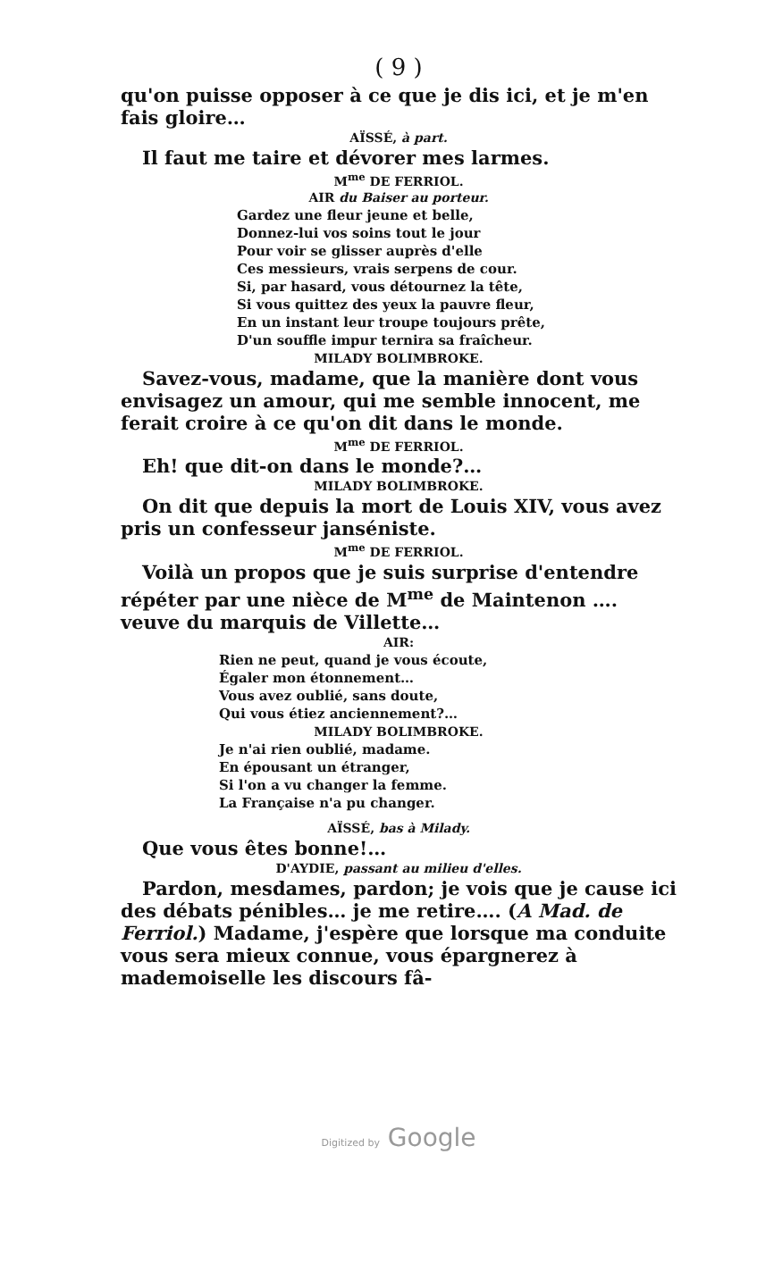( 9 )
qu'on puisse opposer à ce que je dis ici, et je m'en fais gloire…
AÏSSÉ, à part.
Il faut me taire et dévorer mes larmes.
M<sup>me</sup> DE FERRIOL.
AIR du Baiser au porteur.
Gardez une fleur jeune et belle,
Donnez-lui vos soins tout le jour
Pour voir se glisser auprès d'elle
Ces messieurs, vrais serpens de cour.
Si, par hasard, vous détournez la tête,
Si vous quittez des yeux la pauvre fleur,
En un instant leur troupe toujours prête,
D'un souffle impur ternira sa fraîcheur.
MILADY BOLIMBROKE.
Savez-vous, madame, que la manière dont vous envisagez un amour, qui me semble innocent, me ferait croire à ce qu'on dit dans le monde.
M<sup>me</sup> DE FERRIOL.
Eh! que dit-on dans le monde?…
MILADY BOLIMBROKE.
On dit que depuis la mort de Louis XIV, vous avez pris un confesseur janséniste.
M<sup>me</sup> DE FERRIOL.
Voilà un propos que je suis surprise d'entendre répéter par une nièce de M<sup>me</sup> de Maintenon …. veuve du marquis de Villette…
AIR:
Rien ne peut, quand je vous écoute,
Égaler mon étonnement…
Vous avez oublié, sans doute,
Qui vous étiez anciennement?…
MILADY BOLIMBROKE.
Je n'ai rien oublié, madame.
En épousant un étranger,
Si l'on a vu changer la femme.
La Française n'a pu changer.
AÏSSÉ, bas à Milady.
Que vous êtes bonne!…
D'AYDIE, passant au milieu d'elles.
Pardon, mesdames, pardon; je vois que je cause ici des débats pénibles… je me retire…. (A Mad. de Ferriol.) Madame, j'espère que lorsque ma conduite vous sera mieux connue, vous épargnerez à mademoiselle les discours fâ-
Digitized by Google